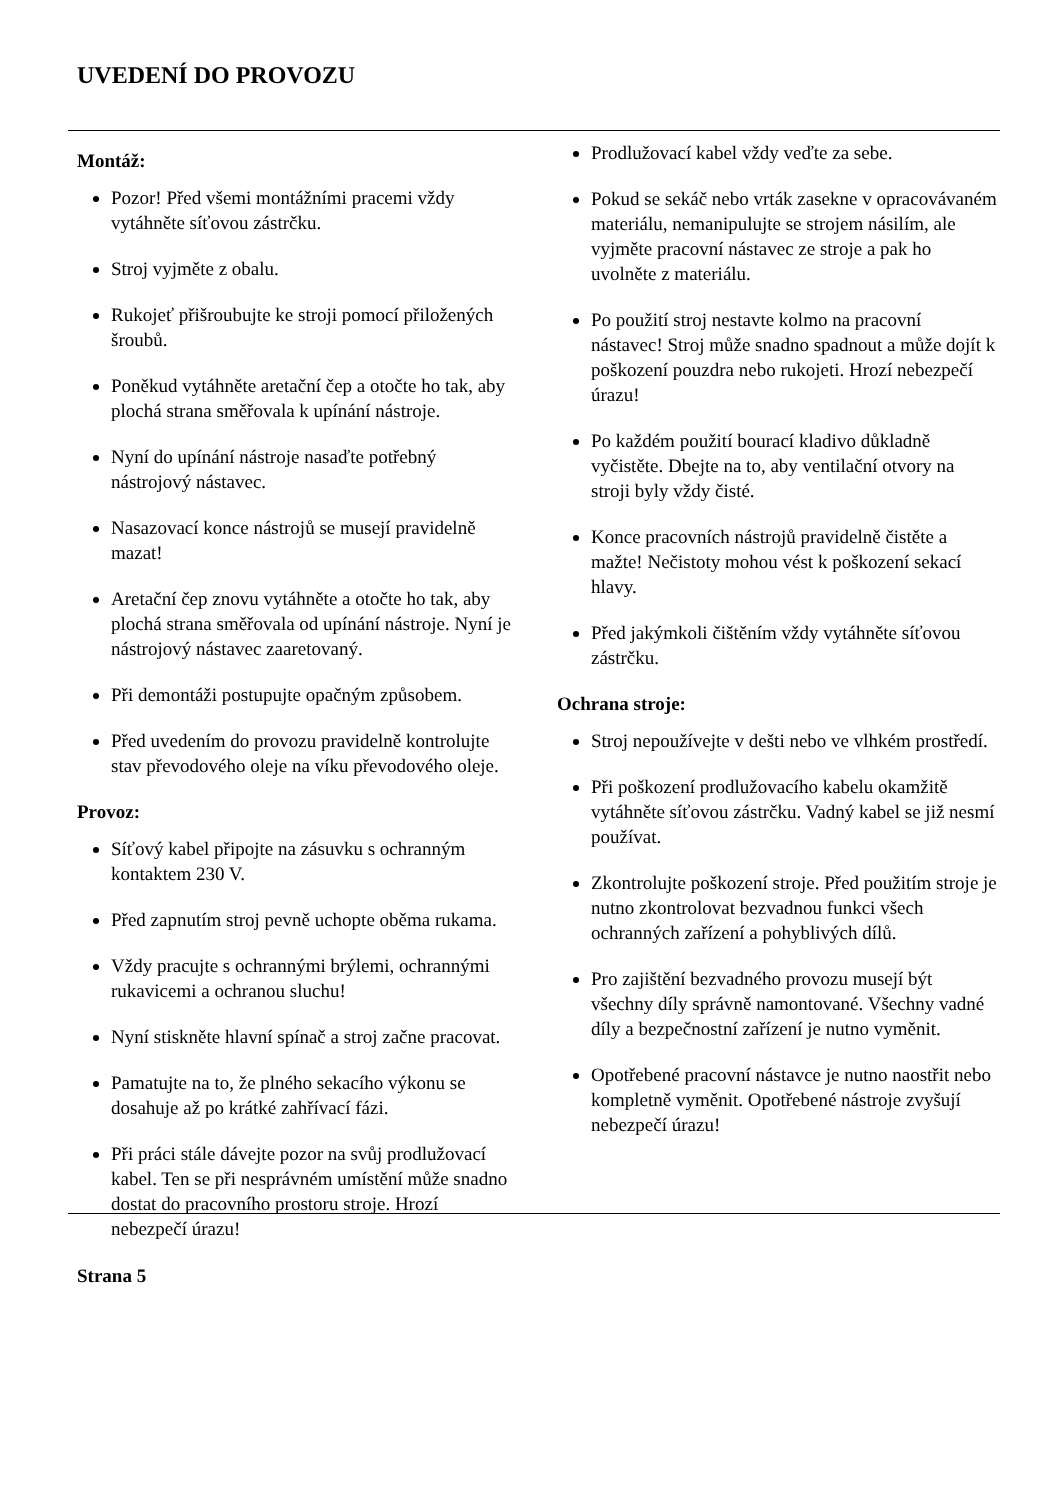UVEDENÍ DO PROVOZU
Montáž:
Pozor! Před všemi montážními pracemi vždy vytáhněte síťovou zástrčku.
Stroj vyjměte z obalu.
Rukojeť přišroubujte ke stroji pomocí přiložených šroubů.
Poněkud vytáhněte aretační čep a otočte ho tak, aby plochá strana směřovala k upínání nástroje.
Nyní do upínání nástroje nasaďte potřebný nástrojový nástavec.
Nasazovací konce nástrojů se musejí pravidelně mazat!
Aretační čep znovu vytáhněte a otočte ho tak, aby plochá strana směřovala od upínání nástroje. Nyní je nástrojový nástavec zaaretovaný.
Při demontáži postupujte opačným způsobem.
Před uvedením do provozu pravidelně kontrolujte stav převodového oleje na víku převodového oleje.
Provoz:
Síťový kabel připojte na zásuvku s ochranným kontaktem 230 V.
Před zapnutím stroj pevně uchopte oběma rukama.
Vždy pracujte s ochrannými brýlemi, ochrannými rukavicemi a ochranou sluchu!
Nyní stiskněte hlavní spínač a stroj začne pracovat.
Pamatujte na to, že plného sekacího výkonu se dosahuje až po krátké zahřívací fázi.
Při práci stále dávejte pozor na svůj prodlužovací kabel. Ten se při nesprávném umístění může snadno dostat do pracovního prostoru stroje. Hrozí nebezpečí úrazu!
Prodlužovací kabel vždy veďte za sebe.
Pokud se sekáč nebo vrták zasekne v opracovávaném materiálu, nemanipulujte se strojem násilím, ale vyjměte pracovní nástavec ze stroje a pak ho uvolněte z materiálu.
Po použití stroj nestavte kolmo na pracovní nástavec! Stroj může snadno spadnout a může dojít k poškození pouzdra nebo rukojeti. Hrozí nebezpečí úrazu!
Po každém použití bourací kladivo důkladně vyčistěte. Dbejte na to, aby ventilační otvory na stroji byly vždy čisté.
Konce pracovních nástrojů pravidelně čistěte a mažte! Nečistoty mohou vést k poškození sekací hlavy.
Před jakýmkoli čištěním vždy vytáhněte síťovou zástrčku.
Ochrana stroje:
Stroj nepoužívejte v dešti nebo ve vlhkém prostředí.
Při poškození prodlužovacího kabelu okamžitě vytáhněte síťovou zástrčku. Vadný kabel se již nesmí používat.
Zkontrolujte poškození stroje. Před použitím stroje je nutno zkontrolovat bezvadnou funkci všech ochranných zařízení a pohyblivých dílů.
Pro zajištění bezvadného provozu musejí být všechny díly správně namontované. Všechny vadné díly a bezpečnostní zařízení je nutno vyměnit.
Opotřebené pracovní nástavce je nutno naostřit nebo kompletně vyměnit. Opotřebené nástroje zvyšují nebezpečí úrazu!
Strana 5